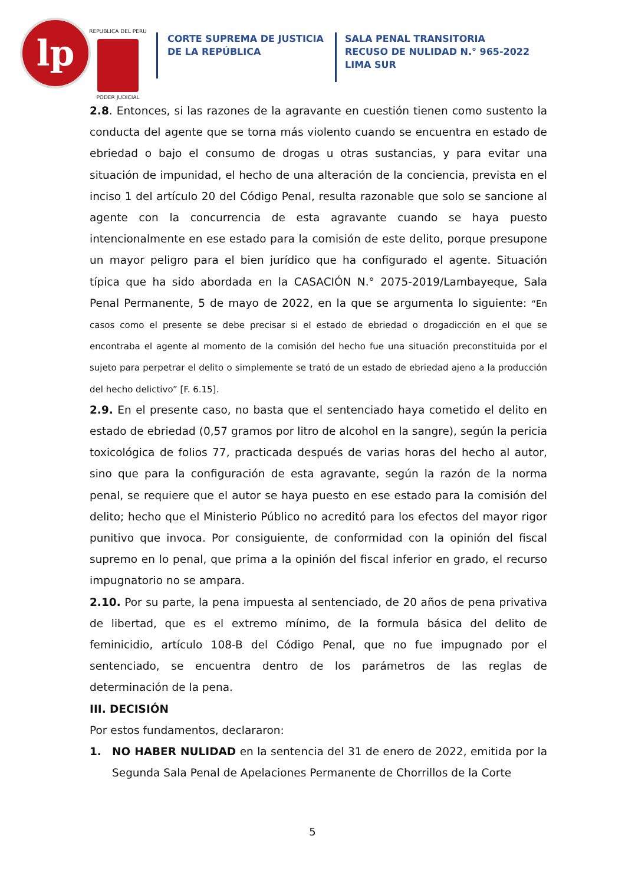lp
REPUBLICA DEL PERU
PODER JUDICIAL
CORTE SUPREMA DE JUSTICIA
DE LA REPÚBLICA
SALA PENAL TRANSITORIA
RECUSO DE NULIDAD N.° 965-2022
LIMA SUR
2.8. Entonces, si las razones de la agravante en cuestión tienen como sustento la conducta del agente que se torna más violento cuando se encuentra en estado de ebriedad o bajo el consumo de drogas u otras sustancias, y para evitar una situación de impunidad, el hecho de una alteración de la conciencia, prevista en el inciso 1 del artículo 20 del Código Penal, resulta razonable que solo se sancione al agente con la concurrencia de esta agravante cuando se haya puesto intencionalmente en ese estado para la comisión de este delito, porque presupone un mayor peligro para el bien jurídico que ha configurado el agente. Situación típica que ha sido abordada en la CASACIÓN N.° 2075-2019/Lambayeque, Sala Penal Permanente, 5 de mayo de 2022, en la que se argumenta lo siguiente: “En casos como el presente se debe precisar si el estado de ebriedad o drogadicción en el que se encontraba el agente al momento de la comisión del hecho fue una situación preconstituida por el sujeto para perpetrar el delito o simplemente se trató de un estado de ebriedad ajeno a la producción del hecho delictivo” [F. 6.15].
2.9. En el presente caso, no basta que el sentenciado haya cometido el delito en estado de ebriedad (0,57 gramos por litro de alcohol en la sangre), según la pericia toxicológica de folios 77, practicada después de varias horas del hecho al autor, sino que para la configuración de esta agravante, según la razón de la norma penal, se requiere que el autor se haya puesto en ese estado para la comisión del delito; hecho que el Ministerio Público no acreditó para los efectos del mayor rigor punitivo que invoca. Por consiguiente, de conformidad con la opinión del fiscal supremo en lo penal, que prima a la opinión del fiscal inferior en grado, el recurso impugnatorio no se ampara.
2.10. Por su parte, la pena impuesta al sentenciado, de 20 años de pena privativa de libertad, que es el extremo mínimo, de la formula básica del delito de feminicidio, artículo 108-B del Código Penal, que no fue impugnado por el sentenciado, se encuentra dentro de los parámetros de las reglas de determinación de la pena.
III. DECISIÓN
Por estos fundamentos, declararon:
1. NO HABER NULIDAD en la sentencia del 31 de enero de 2022, emitida por la Segunda Sala Penal de Apelaciones Permanente de Chorrillos de la Corte
5